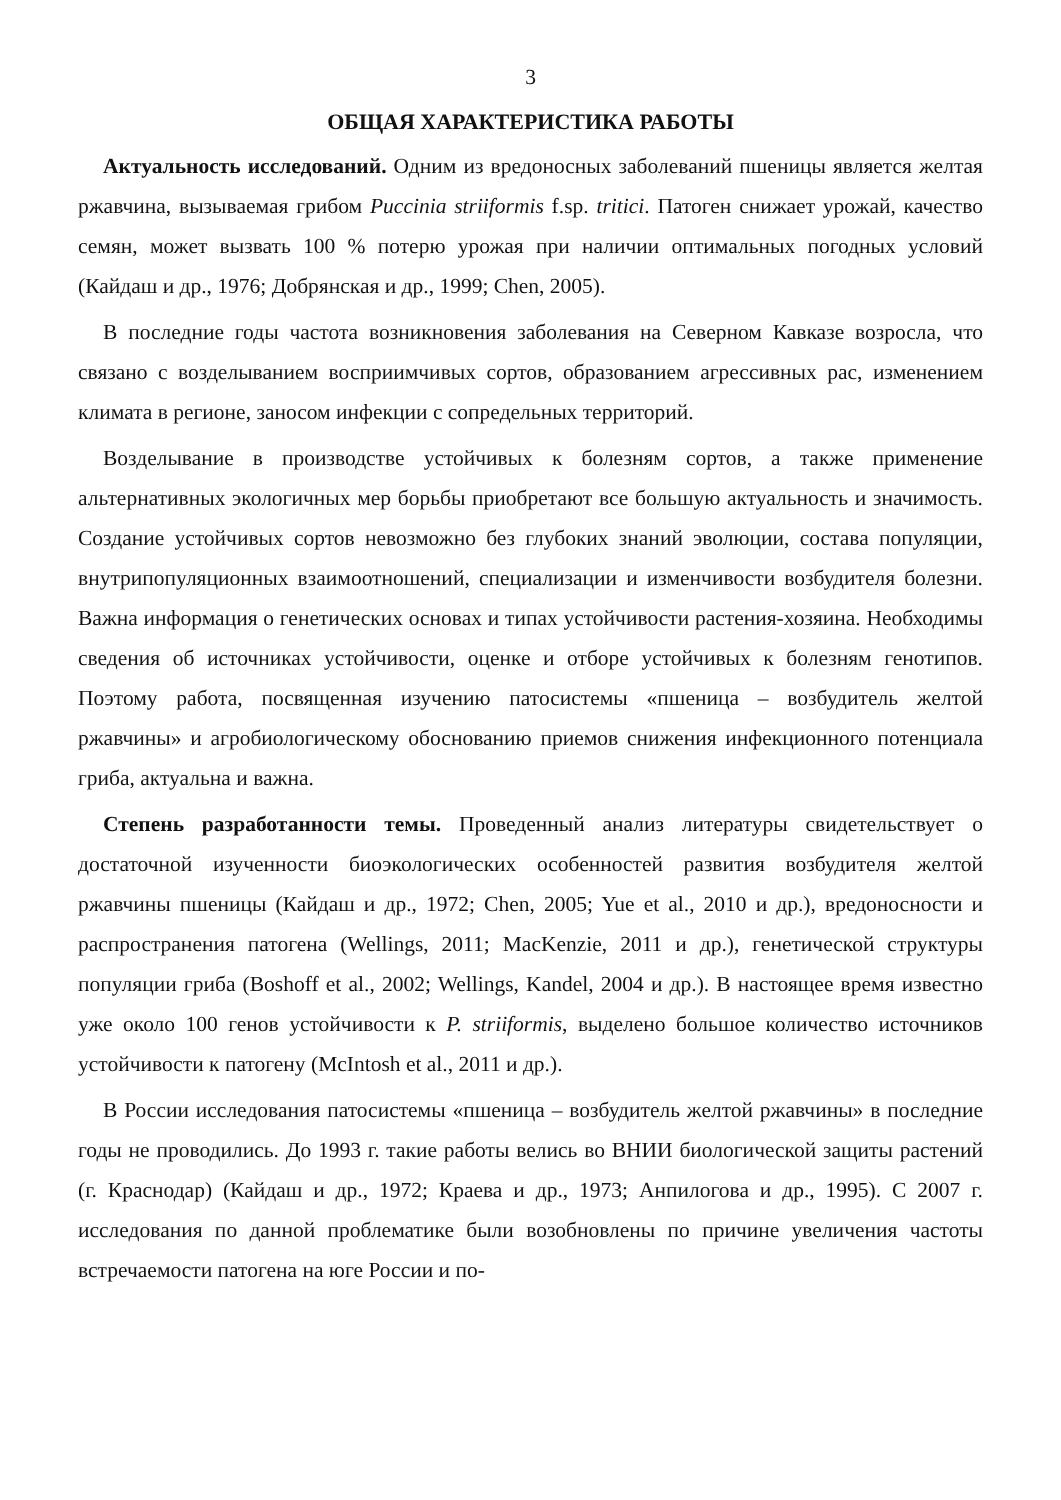3
ОБЩАЯ ХАРАКТЕРИСТИКА РАБОТЫ
Актуальность исследований. Одним из вредоносных заболеваний пшеницы является желтая ржавчина, вызываемая грибом Puccinia striiformis f.sp. tritici. Патоген снижает урожай, качество семян, может вызвать 100 % потерю урожая при наличии оптимальных погодных условий (Кайдаш и др., 1976; Добрянская и др., 1999; Chen, 2005).
В последние годы частота возникновения заболевания на Северном Кавказе возросла, что связано с возделыванием восприимчивых сортов, образованием агрессивных рас, изменением климата в регионе, заносом инфекции с сопредельных территорий.
Возделывание в производстве устойчивых к болезням сортов, а также применение альтернативных экологичных мер борьбы приобретают все большую актуальность и значимость. Создание устойчивых сортов невозможно без глубоких знаний эволюции, состава популяции, внутрипопуляционных взаимоотношений, специализации и изменчивости возбудителя болезни. Важна информация о генетических основах и типах устойчивости растения-хозяина. Необходимы сведения об источниках устойчивости, оценке и отборе устойчивых к болезням генотипов. Поэтому работа, посвященная изучению патосистемы «пшеница – возбудитель желтой ржавчины» и агробиологическому обоснованию приемов снижения инфекционного потенциала гриба, актуальна и важна.
Степень разработанности темы. Проведенный анализ литературы свидетельствует о достаточной изученности биоэкологических особенностей развития возбудителя желтой ржавчины пшеницы (Кайдаш и др., 1972; Chen, 2005; Yue et al., 2010 и др.), вредоносности и распространения патогена (Wellings, 2011; MacKenzie, 2011 и др.), генетической структуры популяции гриба (Boshoff et al., 2002; Wellings, Kandel, 2004 и др.). В настоящее время известно уже около 100 генов устойчивости к P. striiformis, выделено большое количество источников устойчивости к патогену (McIntosh et al., 2011 и др.).
В России исследования патосистемы «пшеница – возбудитель желтой ржавчины» в последние годы не проводились. До 1993 г. такие работы велись во ВНИИ биологической защиты растений (г. Краснодар) (Кайдаш и др., 1972; Краева и др., 1973; Анпилогова и др., 1995). С 2007 г. исследования по данной проблематике были возобновлены по причине увеличения частоты встречаемости патогена на юге России и по-